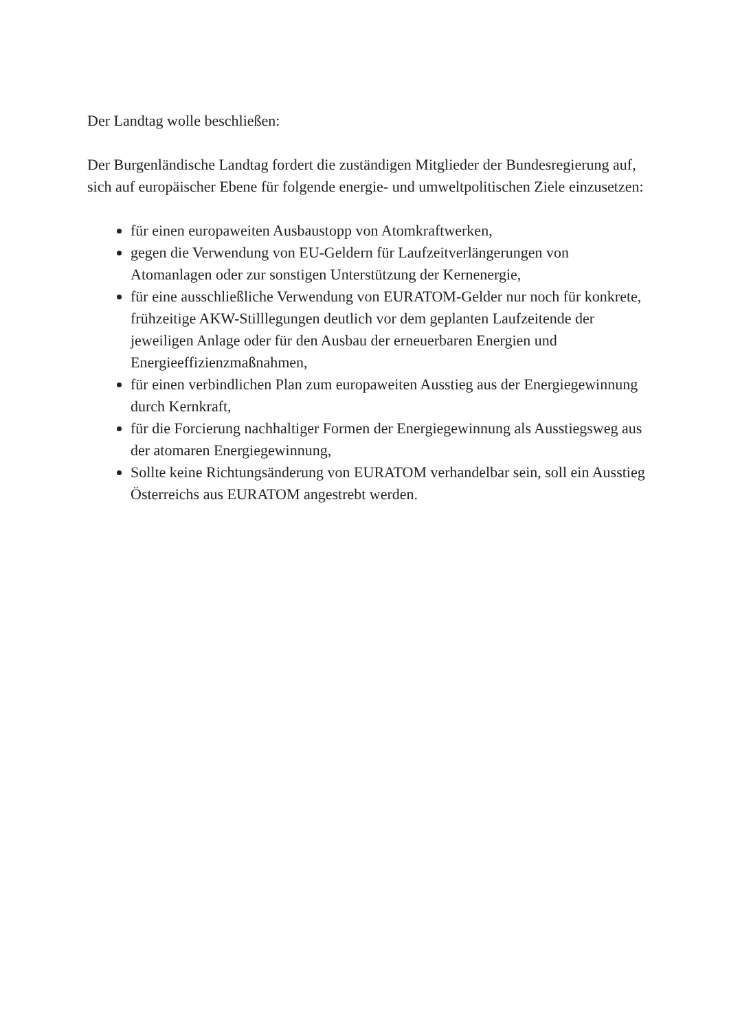Der Landtag wolle beschließen:
Der Burgenländische Landtag fordert die zuständigen Mitglieder der Bundesregierung auf, sich auf europäischer Ebene für folgende energie- und umweltpolitischen Ziele einzusetzen:
für einen europaweiten Ausbaustopp von Atomkraftwerken,
gegen die Verwendung von EU-Geldern für Laufzeitverlängerungen von Atomanlagen oder zur sonstigen Unterstützung der Kernenergie,
für eine ausschließliche Verwendung von EURATOM-Gelder nur noch für konkrete, frühzeitige AKW-Stilllegungen deutlich vor dem geplanten Laufzeitende der jeweiligen Anlage oder für den Ausbau der erneuerbaren Energien und Energieeffizienzmaßnahmen,
für einen verbindlichen Plan zum europaweiten Ausstieg aus der Energiegewinnung durch Kernkraft,
für die Forcierung nachhaltiger Formen der Energiegewinnung als Ausstiegsweg aus der atomaren Energiegewinnung,
Sollte keine Richtungsänderung von EURATOM verhandelbar sein, soll ein Ausstieg Österreichs aus EURATOM angestrebt werden.